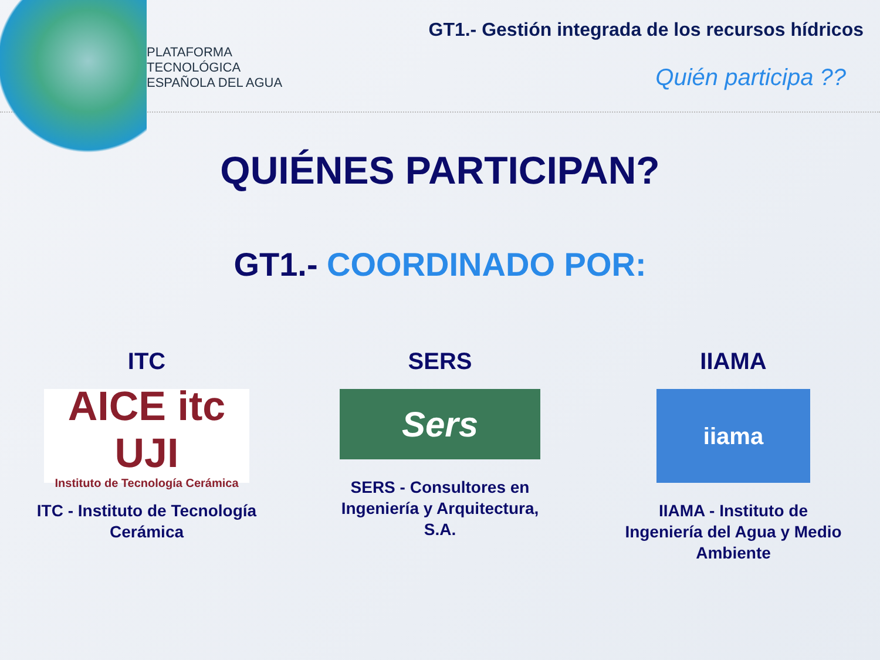PLATAFORMA
TECNOLÓGICA
ESPAÑOLA DEL AGUA
GT1.- Gestión integrada de los recursos hídricos
Quién participa ??
QUIÉNES PARTICIPAN?
GT1.- COORDINADO POR:
ITC
AICE itc UJI
Instituto de Tecnología Cerámica
ITC - Instituto de Tecnología Cerámica
SERS
Sers
SERS - Consultores en Ingeniería y Arquitectura, S.A.
IIAMA
iiama
IIAMA - Instituto de Ingeniería del Agua y Medio Ambiente